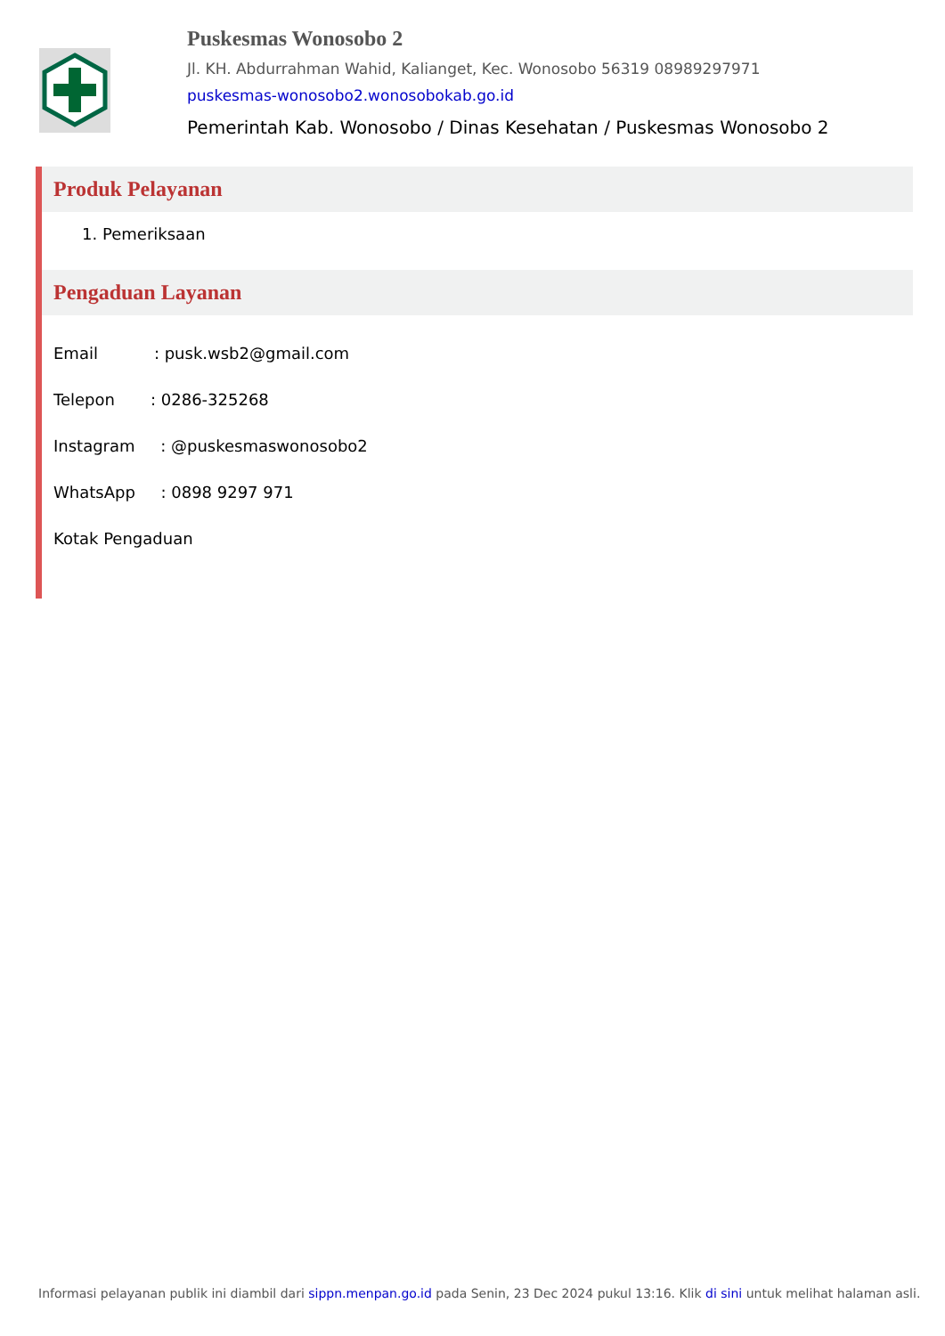Puskesmas Wonosobo 2
Jl. KH. Abdurrahman Wahid, Kalianget, Kec. Wonosobo 56319 08989297971
puskesmas-wonosobo2.wonosobokab.go.id
Pemerintah Kab. Wonosobo / Dinas Kesehatan / Puskesmas Wonosobo 2
Produk Pelayanan
1. Pemeriksaan
Pengaduan Layanan
Email : pusk.wsb2@gmail.com
Telepon : 0286-325268
Instagram : @puskesmaswonosobo2
WhatsApp : 0898 9297 971
Kotak Pengaduan
Informasi pelayanan publik ini diambil dari sippn.menpan.go.id pada Senin, 23 Dec 2024 pukul 13:16. Klik di sini untuk melihat halaman asli.